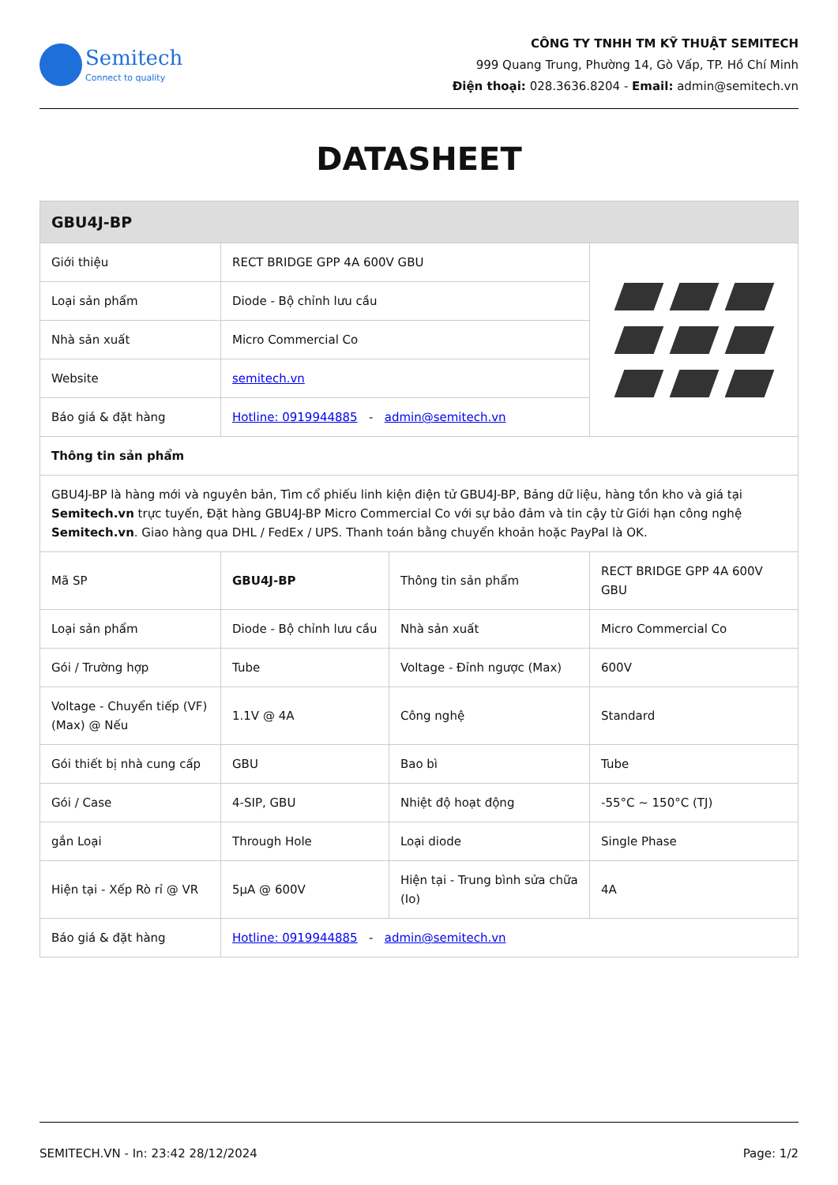Semitech
Connect to quality
CÔNG TY TNHH TM KỸ THUẬT SEMITECH
999 Quang Trung, Phường 14, Gò Vấp, TP. Hồ Chí Minh
Điện thoại: 028.3636.8204 - Email: admin@semitech.vn
DATASHEET
| GBU4J-BP | | | |
| --- | --- | --- | --- |
| Giới thiệu | RECT BRIDGE GPP 4A 600V GBU | | |
| Loại sản phẩm | Diode - Bộ chỉnh lưu cầu | | |
| Nhà sản xuất | Micro Commercial Co | | |
| Website | semitech.vn | | |
| Báo giá & đặt hàng | Hotline: 0919944885 - admin@semitech.vn | | |
| Thông tin sản phẩm | | | |
| GBU4J-BP là hàng mới và nguyên bản, Tìm cổ phiếu linh kiện điện tử GBU4J-BP, Bảng dữ liệu, hàng tồn kho và giá tại Semitech.vn trực tuyến, Đặt hàng GBU4J-BP Micro Commercial Co với sự bảo đảm và tin cậy từ Giới hạn công nghệ Semitech.vn . Giao hàng qua DHL / FedEx / UPS. Thanh toán bằng chuyển khoản hoặc PayPal là OK. | | | |
| Mã SP | GBU4J-BP | Thông tin sản phẩm | RECT BRIDGE GPP 4A 600V GBU |
| Loại sản phẩm | Diode - Bộ chỉnh lưu cầu | Nhà sản xuất | Micro Commercial Co |
| Gói / Trường hợp | Tube | Voltage - Đỉnh ngược (Max) | 600V |
| Voltage - Chuyển tiếp (VF) (Max) @ Nếu | 1.1V @ 4A | Công nghệ | Standard |
| Gói thiết bị nhà cung cấp | GBU | Bao bì | Tube |
| Gói / Case | 4-SIP, GBU | Nhiệt độ hoạt động | -55°C ~ 150°C (TJ) |
| gắn Loại | Through Hole | Loại diode | Single Phase |
| Hiện tại - Xếp Rò rỉ @ VR | 5µA @ 600V | Hiện tại - Trung bình sửa chữa (Io) | 4A |
| Báo giá & đặt hàng | Hotline: 0919944885 - admin@semitech.vn | | |
SEMITECH.VN - In: 23:42 28/12/2024 Page: 1/2